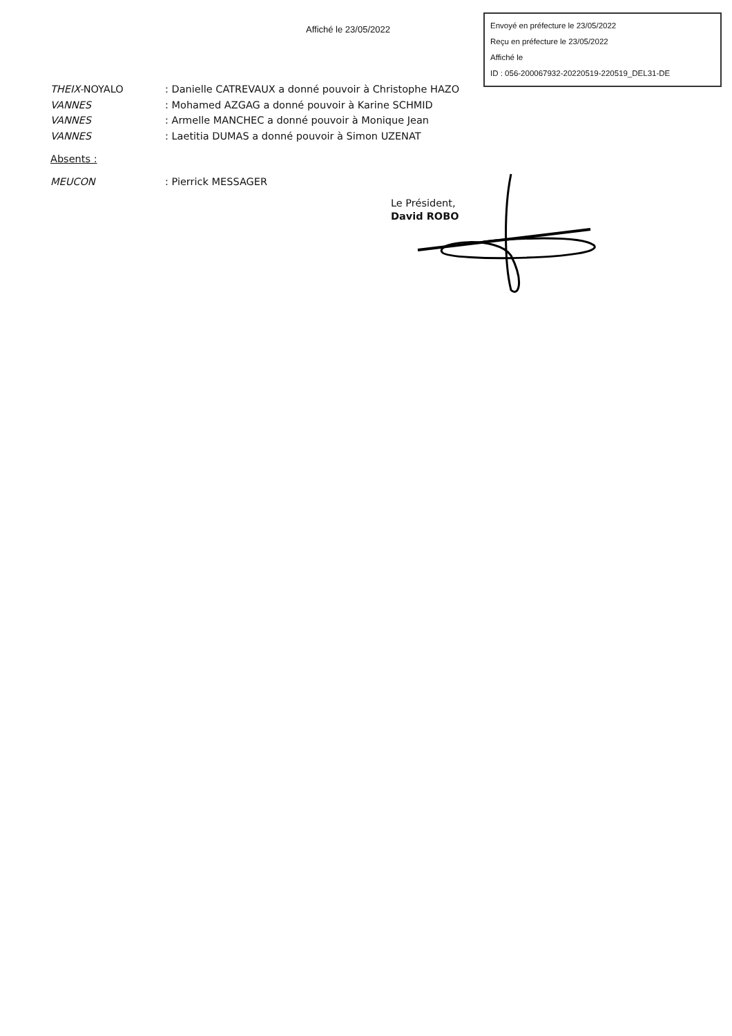Affiché le 23/05/2022
Envoyé en préfecture le 23/05/2022
Reçu en préfecture le 23/05/2022
Affiché le
ID : 056-200067932-20220519-220519_DEL31-DE
THEIX-NOYALO : Danielle CATREVAUX a donné pouvoir à Christophe HAZO
VANNES : Mohamed AZGAG a donné pouvoir à Karine SCHMID
VANNES : Armelle MANCHEC a donné pouvoir à Monique Jean
VANNES : Laetitia DUMAS a donné pouvoir à Simon UZENAT
Absents :
MEUCON : Pierrick MESSAGER
Le Président,
David ROBO